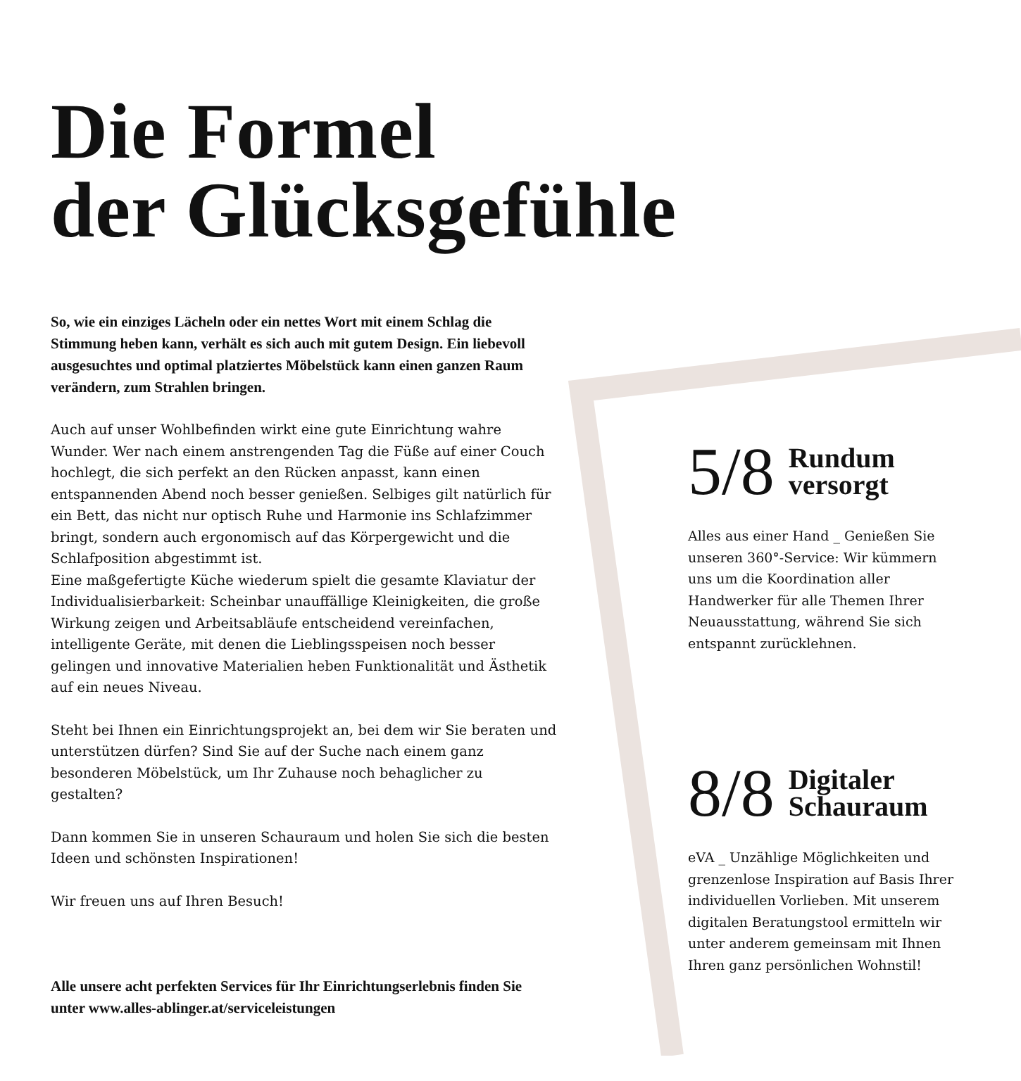Die Formel
der Glücksgefühle
So, wie ein einziges Lächeln oder ein nettes Wort mit einem Schlag die Stimmung heben kann, verhält es sich auch mit gutem Design. Ein liebevoll ausgesuchtes und optimal platziertes Möbelstück kann einen ganzen Raum verändern, zum Strahlen bringen.
Auch auf unser Wohlbefinden wirkt eine gute Einrichtung wahre Wunder. Wer nach einem anstrengenden Tag die Füße auf einer Couch hochlegt, die sich perfekt an den Rücken anpasst, kann einen entspannenden Abend noch besser genießen. Selbiges gilt natürlich für ein Bett, das nicht nur optisch Ruhe und Harmonie ins Schlafzimmer bringt, sondern auch ergonomisch auf das Körpergewicht und die Schlafposition abgestimmt ist.
Eine maßgefertigte Küche wiederum spielt die gesamte Klaviatur der Individualisierbarkeit: Scheinbar unauffällige Kleinigkeiten, die große Wirkung zeigen und Arbeitsabläufe entscheidend vereinfachen, intelligente Geräte, mit denen die Lieblingsspeisen noch besser gelingen und innovative Materialien heben Funktionalität und Ästhetik auf ein neues Niveau.
Steht bei Ihnen ein Einrichtungsprojekt an, bei dem wir Sie beraten und unterstützen dürfen? Sind Sie auf der Suche nach einem ganz besonderen Möbelstück, um Ihr Zuhause noch behaglicher zu gestalten?
Dann kommen Sie in unseren Schauraum und holen Sie sich die besten Ideen und schönsten Inspirationen!
Wir freuen uns auf Ihren Besuch!
Alle unsere acht perfekten Services für Ihr Einrichtungserlebnis finden Sie unter www.alles-ablinger.at/serviceleistungen
5/8 Rundum
versorgt
Alles aus einer Hand _ Genießen Sie unseren 360°-Service: Wir kümmern uns um die Koordination aller Handwerker für alle Themen Ihrer Neuausstattung, während Sie sich entspannt zurücklehnen.
8/8 Digitaler
Schauraum
eVA _ Unzählige Möglichkeiten und grenzenlose Inspiration auf Basis Ihrer individuellen Vorlieben. Mit unserem digitalen Beratungstool ermitteln wir unter anderem gemeinsam mit Ihnen Ihren ganz persönlichen Wohnstil!